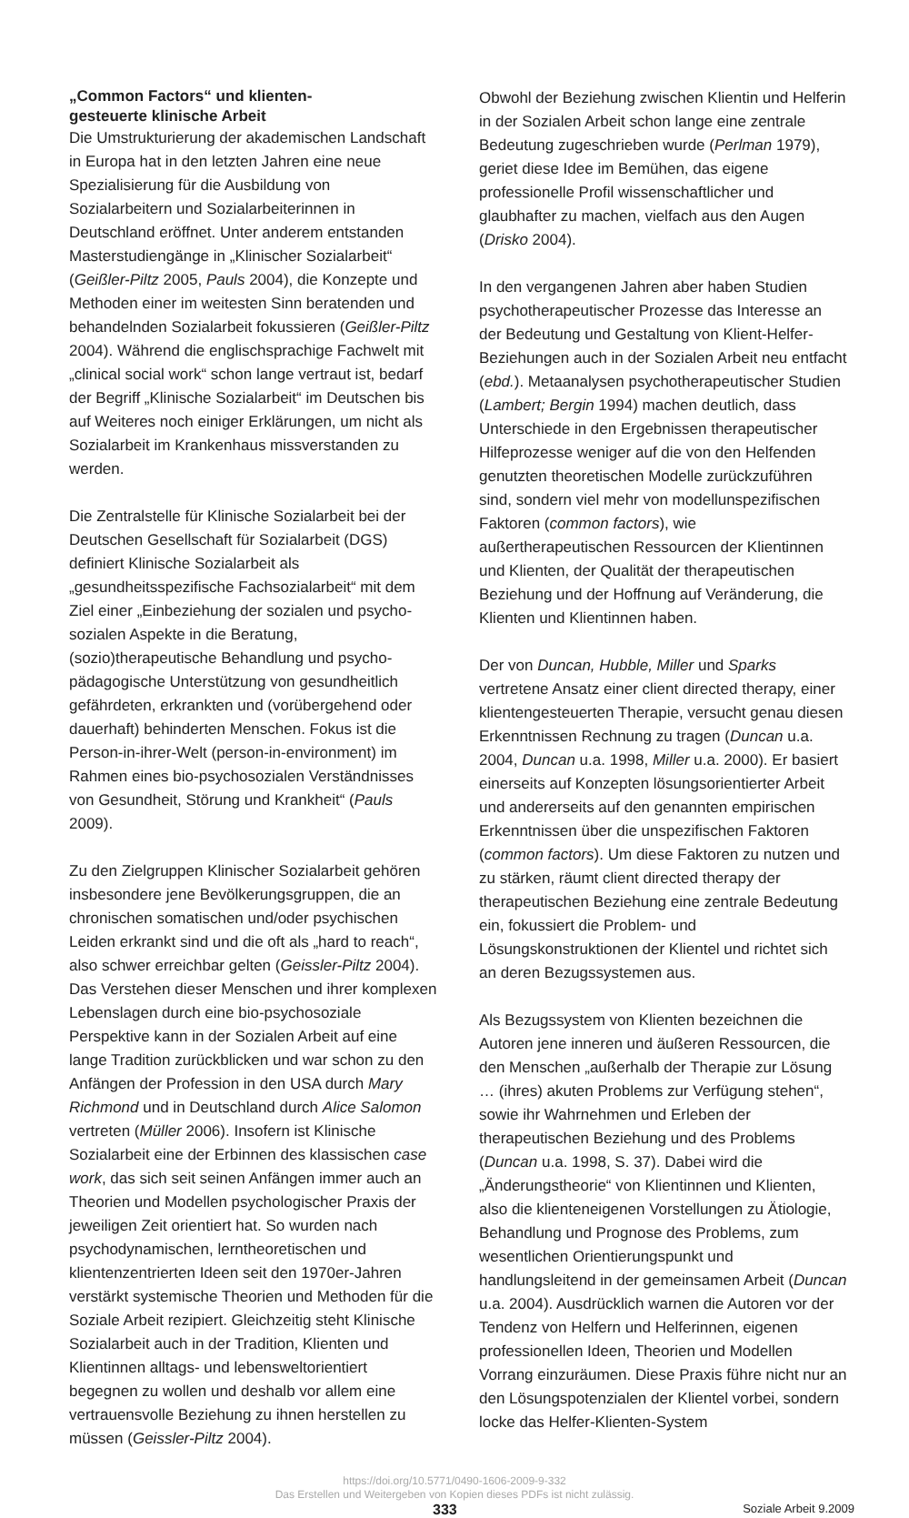„Common Factors“ und klienten-
gesteuerte klinische Arbeit
Die Umstrukturierung der akademischen Landschaft in Europa hat in den letzten Jahren eine neue Spezialisierung für die Ausbildung von Sozialarbeitern und Sozialarbeiterinnen in Deutschland eröffnet. Unter anderem entstanden Masterstudiengänge in „Klinischer Sozialarbeit“ (Geißler-Piltz 2005, Pauls 2004), die Konzepte und Methoden einer im weitesten Sinn beratenden und behandelnden Sozialarbeit fokussieren (Geißler-Piltz 2004). Während die englischsprachige Fachwelt mit „clinical social work“ schon lange vertraut ist, bedarf der Begriff „Klinische Sozialarbeit“ im Deutschen bis auf Weiteres noch einiger Erklärungen, um nicht als Sozialarbeit im Krankenhaus missverstanden zu werden.
Die Zentralstelle für Klinische Sozialarbeit bei der Deutschen Gesellschaft für Sozialarbeit (DGS) definiert Klinische Sozialarbeit als „gesundheitsspezifische Fachsozialarbeit“ mit dem Ziel einer „Einbeziehung der sozialen und psycho-sozialen Aspekte in die Beratung, (sozio)therapeutische Behandlung und psycho-pädagogische Unterstützung von gesundheitlich gefährdeten, erkrankten und (vorübergehend oder dauerhaft) behinderten Menschen. Fokus ist die Person-in-ihrer-Welt (person-in-environment) im Rahmen eines bio-psychosozialen Verständnisses von Gesundheit, Störung und Krankheit“ (Pauls 2009).
Zu den Zielgruppen Klinischer Sozialarbeit gehören insbesondere jene Bevölkerungsgruppen, die an chronischen somatischen und/oder psychischen Leiden erkrankt sind und die oft als „hard to reach“, also schwer erreichbar gelten (Geissler-Piltz 2004). Das Verstehen dieser Menschen und ihrer komplexen Lebenslagen durch eine bio-psychosoziale Perspektive kann in der Sozialen Arbeit auf eine lange Tradition zurückblicken und war schon zu den Anfängen der Profession in den USA durch Mary Richmond und in Deutschland durch Alice Salomon vertreten (Müller 2006). Insofern ist Klinische Sozialarbeit eine der Erbinnen des klassischen case work, das sich seit seinen Anfängen immer auch an Theorien und Modellen psychologischer Praxis der jeweiligen Zeit orientiert hat. So wurden nach psychodynamischen, lerntheoretischen und klientenzentrierten Ideen seit den 1970er-Jahren verstärkt systemische Theorien und Methoden für die Soziale Arbeit rezipiert. Gleichzeitig steht Klinische Sozialarbeit auch in der Tradition, Klienten und Klientinnen alltags- und lebensweltorientiert begegnen zu wollen und deshalb vor allem eine vertrauensvolle Beziehung zu ihnen herstellen zu müssen (Geissler-Piltz 2004).
Obwohl der Beziehung zwischen Klientin und Helferin in der Sozialen Arbeit schon lange eine zentrale Bedeutung zugeschrieben wurde (Perlman 1979), geriet diese Idee im Bemühen, das eigene professionelle Profil wissenschaftlicher und glaubhafter zu machen, vielfach aus den Augen (Drisko 2004).
In den vergangenen Jahren aber haben Studien psychotherapeutischer Prozesse das Interesse an der Bedeutung und Gestaltung von Klient-Helfer-Beziehungen auch in der Sozialen Arbeit neu entfacht (ebd.). Metaanalysen psychotherapeutischer Studien (Lambert; Bergin 1994) machen deutlich, dass Unterschiede in den Ergebnissen therapeutischer Hilfeprozesse weniger auf die von den Helfenden genutzten theoretischen Modelle zurückzuführen sind, sondern viel mehr von modellunspezifischen Faktoren (common factors), wie außertherapeutischen Ressourcen der Klientinnen und Klienten, der Qualität der therapeutischen Beziehung und der Hoffnung auf Veränderung, die Klienten und Klientinnen haben.
Der von Duncan, Hubble, Miller und Sparks vertretene Ansatz einer client directed therapy, einer klientengesteuerten Therapie, versucht genau diesen Erkenntnissen Rechnung zu tragen (Duncan u.a. 2004, Duncan u.a. 1998, Miller u.a. 2000). Er basiert einerseits auf Konzepten lösungsorientierter Arbeit und andererseits auf den genannten empirischen Erkenntnissen über die unspezifischen Faktoren (common factors). Um diese Faktoren zu nutzen und zu stärken, räumt client directed therapy der therapeutischen Beziehung eine zentrale Bedeutung ein, fokussiert die Problem- und Lösungskonstruktionen der Klientel und richtet sich an deren Bezugssystemen aus.
Als Bezugssystem von Klienten bezeichnen die Autoren jene inneren und äußeren Ressourcen, die den Menschen „außerhalb der Therapie zur Lösung … (ihres) akuten Problems zur Verfügung stehen“, sowie ihr Wahrnehmen und Erleben der therapeutischen Beziehung und des Problems (Duncan u.a. 1998, S. 37). Dabei wird die „Änderungstheorie“ von Klientinnen und Klienten, also die klienteneigenen Vorstellungen zu Ätiologie, Behandlung und Prognose des Problems, zum wesentlichen Orientierungspunkt und handlungsleitend in der gemeinsamen Arbeit (Duncan u.a. 2004). Ausdrücklich warnen die Autoren vor der Tendenz von Helfern und Helferinnen, eigenen professionellen Ideen, Theorien und Modellen Vorrang einzuräumen. Diese Praxis führe nicht nur an den Lösungspotenzialen der Klientel vorbei, sondern locke das Helfer-Klienten-System
https://doi.org/10.5771/0490-1606-2009-9-332
Das Erstellen und Weitergeben von Kopien dieses PDFs ist nicht zulässig.
333 Soziale Arbeit 9.2009